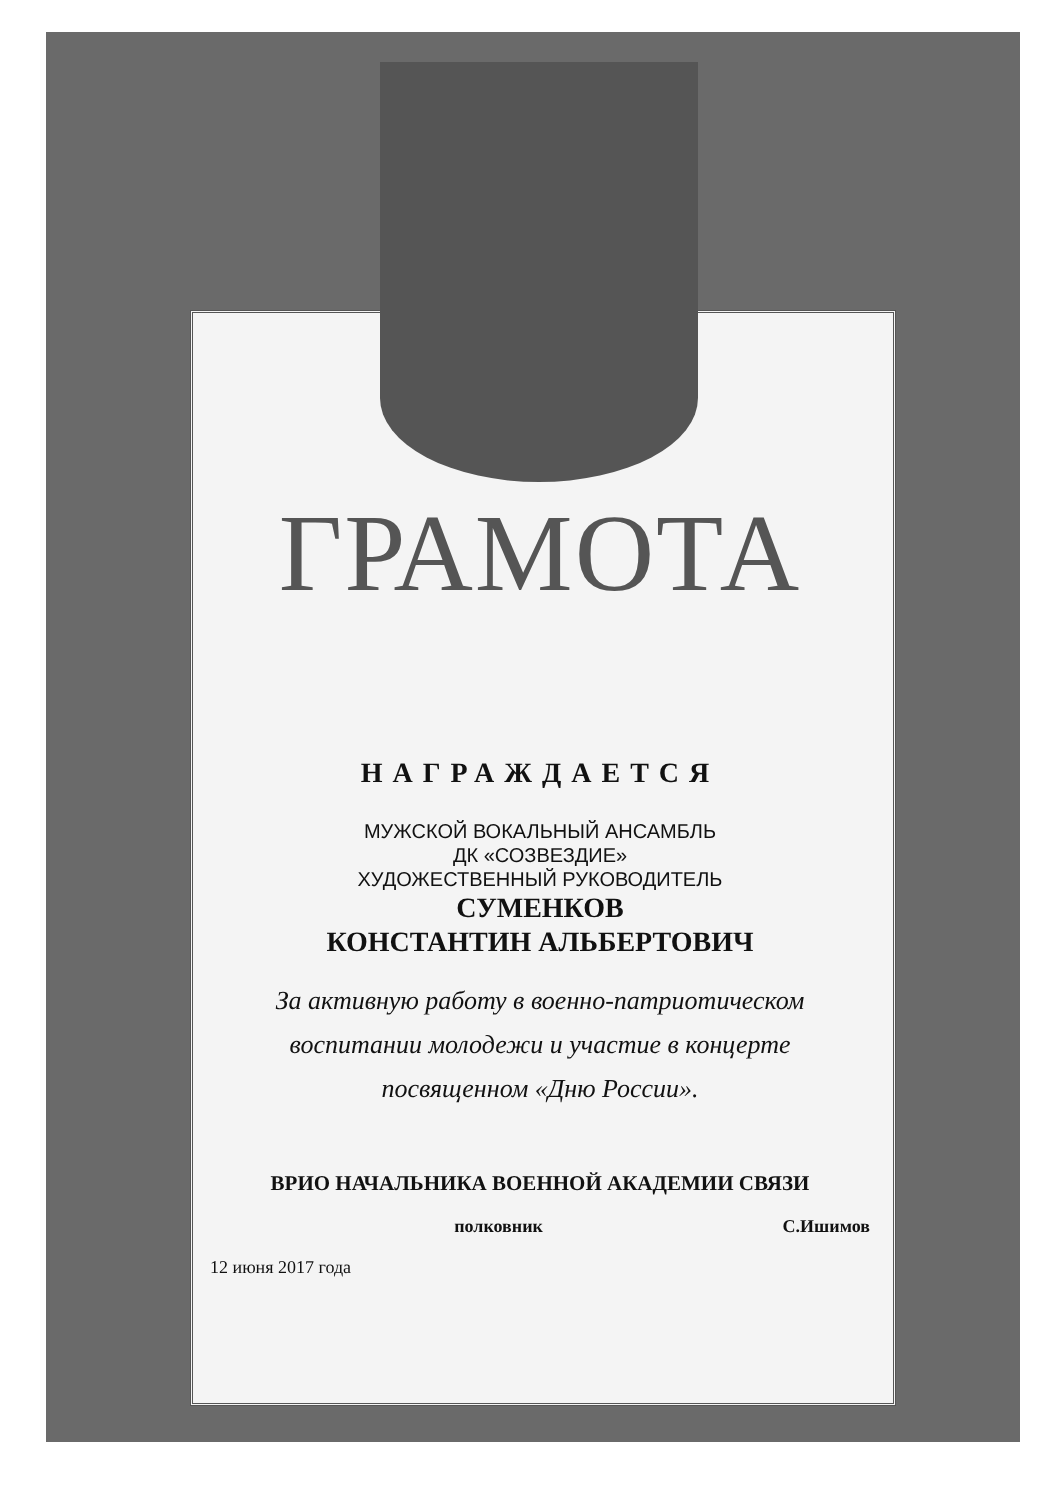ГРАМОТА
НАГРАЖДАЕТСЯ
МУЖСКОЙ ВОКАЛЬНЫЙ АНСАМБЛЬ
ДК «СОЗВЕЗДИЕ»
ХУДОЖЕСТВЕННЫЙ РУКОВОДИТЕЛЬ
СУМЕНКОВ
КОНСТАНТИН АЛЬБЕРТОВИЧ
За активную работу в военно-патриотическом
воспитании молодежи и участие в концерте
посвященном «Дню России».
ВРИО НАЧАЛЬНИКА ВОЕННОЙ АКАДЕМИИ СВЯЗИ
полковник С.Ишимов
12 июня 2017 года